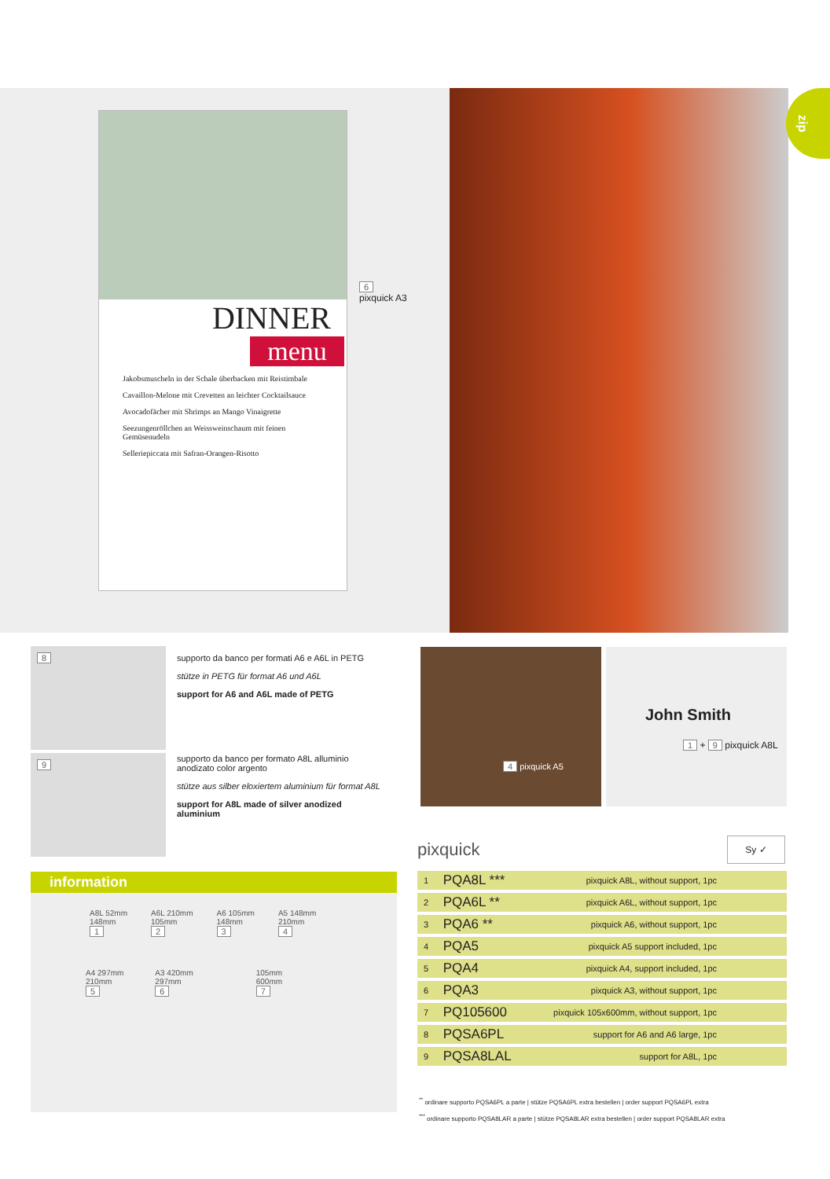DINNER
menu
Jakobsmuscheln in der Schale überbacken mit Reistimbale
Cavaillon-Melone mit Crevetten an leichter Cocktailsauce
Avocadofächer mit Shrimps an Mango Vinaigrette
Seezungenröllchen an Weissweinschaum mit feinen Gemüsenudeln
Selleriepiccata mit Safran-Orangen-Risotto
6
pixquick A3
zip
8
9
supporto da banco per formati A6 e A6L in PETG
stütze in PETG für format A6 und A6L
support for A6 and A6L made of PETG
supporto da banco per formato A8L alluminio anodizato color argento
stütze aus silber eloxiertem aluminium für format A8L
support for A8L made of silver anodized aluminium
4 pixquick A5
John Smith
1 + 9 pixquick A8L
pixquick Sy ✓
| 1 | PQA8L *** | pixquick A8L, without support, 1pc | |
| 2 | PQA6L ** | pixquick A6L, without support, 1pc | |
| 3 | PQA6 ** | pixquick A6, without support, 1pc | |
| 4 | PQA5 | pixquick A5 support included, 1pc | |
| 5 | PQA4 | pixquick A4, support included, 1pc | |
| 6 | PQA3 | pixquick A3, without support, 1pc | |
| 7 | PQ105600 | pixquick 105x600mm, without support, 1pc | |
| 8 | PQSA6PL | support for A6 and A6 large, 1pc | |
| 9 | PQSA8LAL | support for A8L, 1pc | |
<sup>**</sup> ordinare supporto PQSA6PL a parte | stütze PQSA6PL extra bestellen | order support PQSA6PL extra
<sup>***</sup> ordinare supporto PQSA8LAR a parte | stütze PQSA8LAR extra bestellen | order support PQSA8LAR extra
information
A8L 52mm
148mm
1
A6L 210mm
105mm
2
A6 105mm
148mm
3
A5 148mm
210mm
4
A4 297mm
210mm
5
A3 420mm
297mm
6
105mm
600mm
7